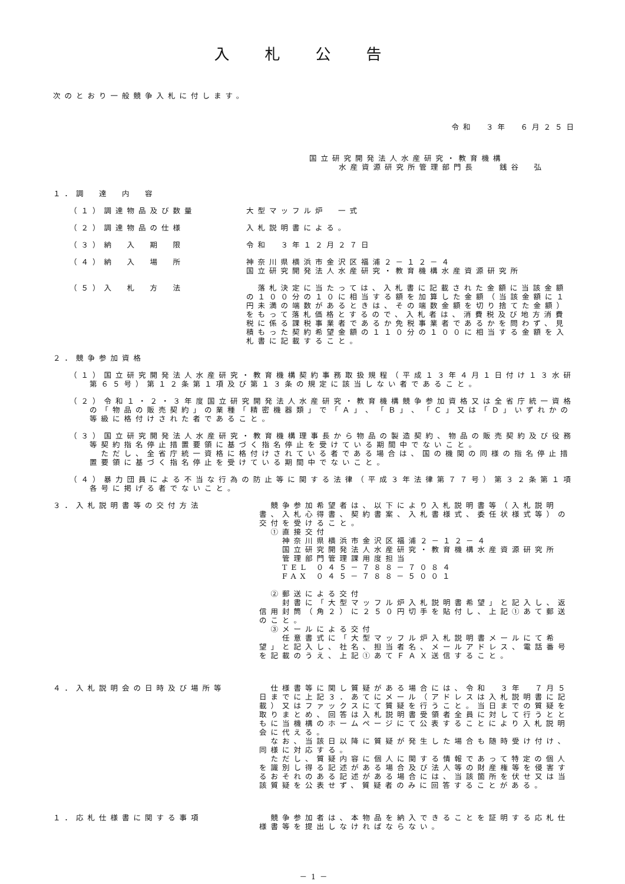入札公告
次のとおり一般競争入札に付します。
令和　３年　６月２５日
国立研究開発法人水産研究・教育機構
水産資源研究所管理部門長　　銭谷　弘
１．調　達　内　容
（１）調達物品及び数量 大型マッフル炉　一式
（２）調達物品の仕様 入札説明書による。
（３）納　入　期　限 令和　３年１２月２７日
（４）納　入　場　所 神奈川県横浜市金沢区福浦２－１２－４
国立研究開発法人水産研究・教育機構水産資源研究所
（５）入　札　方　法 　落札決定に当たっては、入札書に記載された金額に当該金額の１００分の１０に相当する額を加算した金額（当該金額に１円未満の端数があるときは、その端数金額を切り捨てた金額）をもって落札価格とするので、入札者は、消費税及び地方消費税に係る課税事業者であるか免税事業者であるかを問わず、見積もった契約希望金額の１１０分の１００に相当する金額を入札書に記載すること。
２．競争参加資格
（１）国立研究開発法人水産研究・教育機構契約事務取扱規程（平成１３年４月１日付け１３水研第６５号）第１２条第１項及び第１３条の規定に該当しない者であること。
（２）令和１・２・３年度国立研究開発法人水産研究・教育機構競争参加資格又は全省庁統一資格の「物品の販売契約」の業種「精密機器類」で「Ａ」、「Ｂ」、「Ｃ」又は「Ｄ」いずれかの等級に格付けされた者であること。
（３）国立研究開発法人水産研究・教育機構理事長から物品の製造契約、物品の販売契約及び役務等契約指名停止措置要領に基づく指名停止を受けている期間中でないこと。
　ただし、全省庁統一資格に格付けされている者である場合は、国の機関の同様の指名停止措置要領に基づく指名停止を受けている期間中でないこと。
（４）暴力団員による不当な行為の防止等に関する法律（平成３年法律第７７号）第３２条第１項各号に掲げる者でないこと。
３．入札説明書等の交付方法 　競争参加希望者は、以下により入札説明書等（入札説明書、入札心得書、契約書案、入札書様式、委任状様式等）の交付を受けること。
　①直接交付
　　神奈川県横浜市金沢区福浦２－１２－４
　　国立研究開発法人水産研究・教育機構水産資源研究所
　　管理部門管理課用度担当
　　TEL ０４５－７８８－７０８４
　　FAX ０４５－７８８－５００１
　②郵送による交付
　　封書に「大型マッフル炉入札説明書希望」と記入し、返信用封筒（角２）に２５０円切手を貼付し、上記①あて郵送のこと。
　③メールによる交付
　　任意書式に「大型マッフル炉入札説明書メールにて希望」と記入し、社名、担当者名、メールアドレス、電話番号を記載のうえ、上記①あてＦＡＸ送信すること。
４．入札説明会の日時及び場所等 　仕様書等に関し質疑がある場合には、令和　３年　７月５日までに上記３．あてにメール（アドレスは入札説明書に記載）又はファックスにて質疑を行うこと。当日までの質疑を取りまとめ、回答は入札説明書受領者全員に対して行うとともに当機構のホームページにて公表することにより入札説明会に代える。
　なお、当該日以降に質疑が発生した場合も随時受け付け、同様に対応する。
　ただし、質疑内容に個人に関する情報であって特定の個人を識別し得る記述がある場合及び法人等の財産権等を侵害するおそれのある記述がある場合には、当該箇所を伏せ又は当該質疑を公表せず、質疑者のみに回答することがある。
１．応札仕様書に関する事項 　競争参加者は、本物品を納入できることを証明する応札仕様書等を提出しなければならない。
－1－